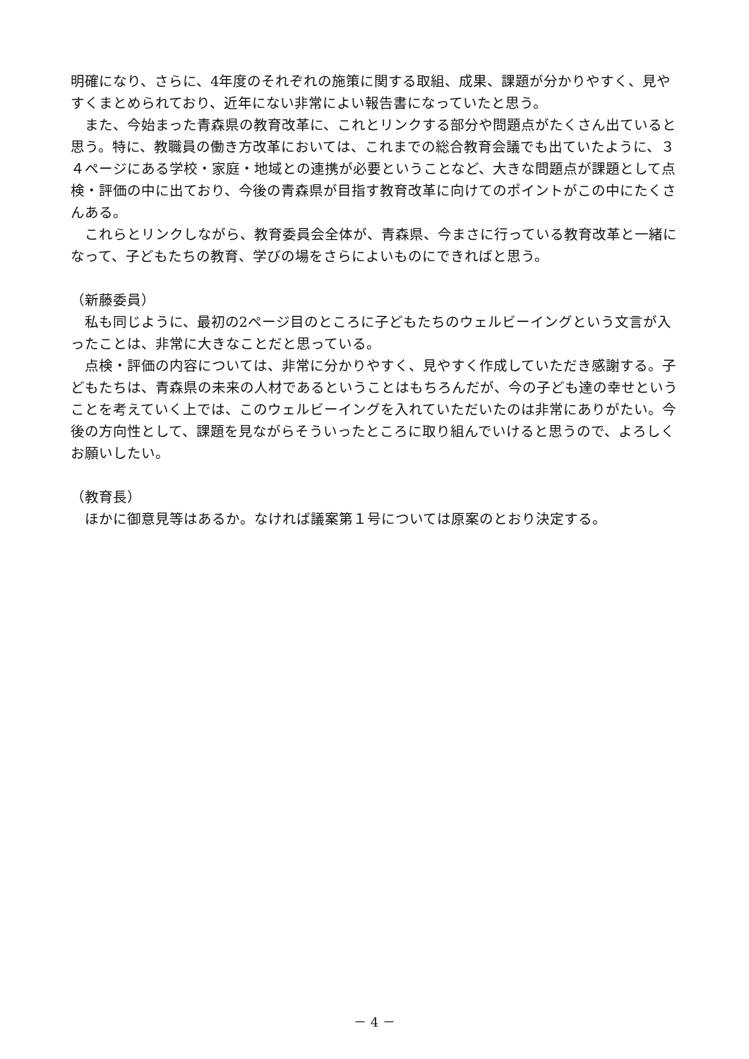明確になり、さらに、4年度のそれぞれの施策に関する取組、成果、課題が分かりやすく、見やすくまとめられており、近年にない非常によい報告書になっていたと思う。
また、今始まった青森県の教育改革に、これとリンクする部分や問題点がたくさん出ていると思う。特に、教職員の働き方改革においては、これまでの総合教育会議でも出ていたように、３４ページにある学校・家庭・地域との連携が必要ということなど、大きな問題点が課題として点検・評価の中に出ており、今後の青森県が目指す教育改革に向けてのポイントがこの中にたくさんある。
これらとリンクしながら、教育委員会全体が、青森県、今まさに行っている教育改革と一緒になって、子どもたちの教育、学びの場をさらによいものにできればと思う。
（新藤委員）
私も同じように、最初の2ページ目のところに子どもたちのウェルビーイングという文言が入ったことは、非常に大きなことだと思っている。
点検・評価の内容については、非常に分かりやすく、見やすく作成していただき感謝する。子どもたちは、青森県の未来の人材であるということはもちろんだが、今の子ども達の幸せということを考えていく上では、このウェルビーイングを入れていただいたのは非常にありがたい。今後の方向性として、課題を見ながらそういったところに取り組んでいけると思うので、よろしくお願いしたい。
（教育長）
ほかに御意見等はあるか。なければ議案第１号については原案のとおり決定する。
－ 4 －